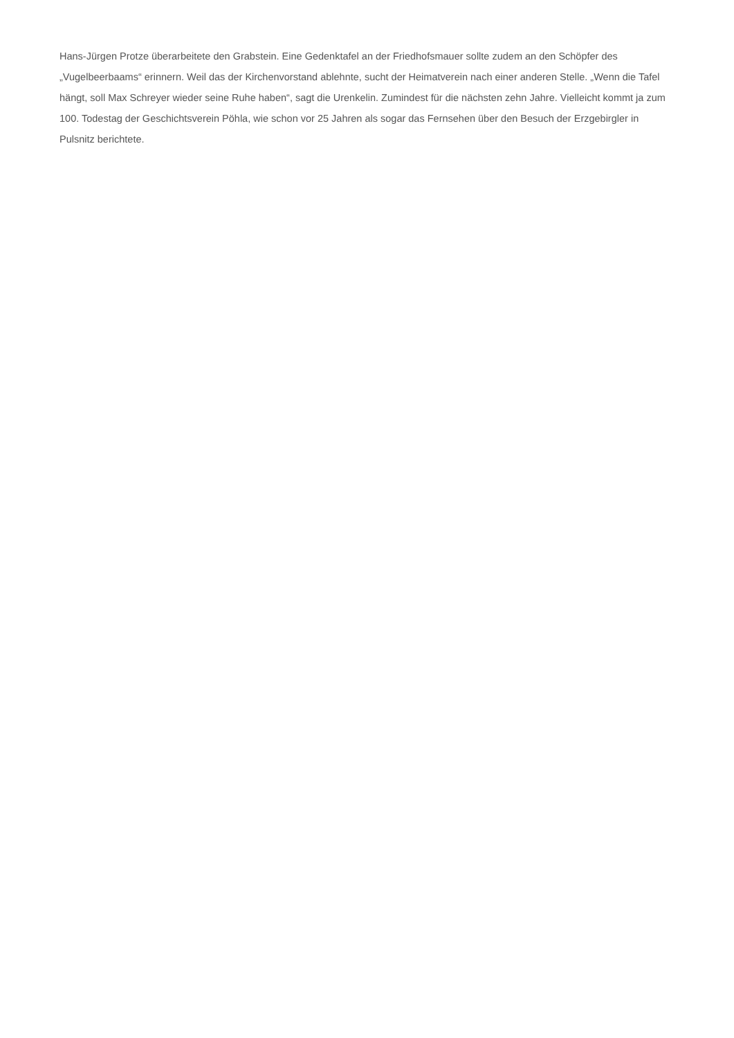Hans-Jürgen Protze überarbeitete den Grabstein. Eine Gedenktafel an der Friedhofsmauer sollte zudem an den Schöpfer des „Vugelbeerbaams“ erinnern. Weil das der Kirchenvorstand ablehnte, sucht der Heimatverein nach einer anderen Stelle. „Wenn die Tafel hängt, soll Max Schreyer wieder seine Ruhe haben“, sagt die Urenkelin. Zumindest für die nächsten zehn Jahre. Vielleicht kommt ja zum 100. Todestag der Geschichtsverein Pöhla, wie schon vor 25 Jahren als sogar das Fernsehen über den Besuch der Erzgebirgler in Pulsnitz berichtete.